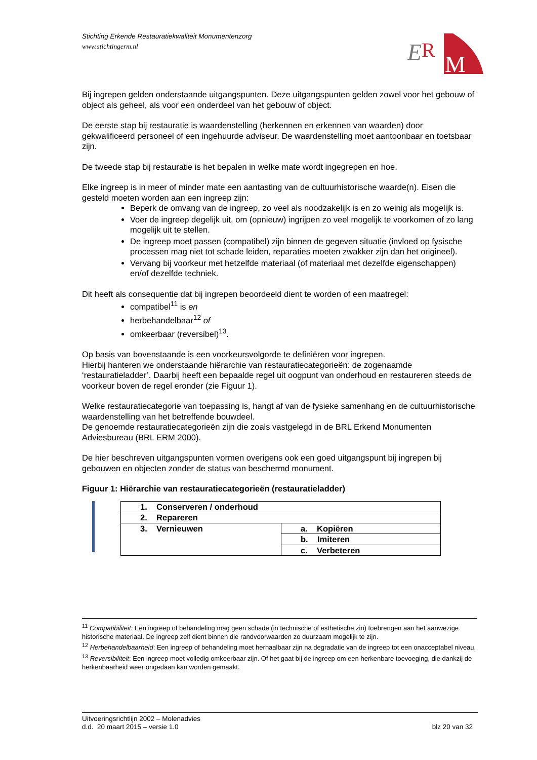Stichting Erkende Restauratiekwaliteit Monumentenzorg
www.stichtingerm.nl
E
R
M
Bij ingrepen gelden onderstaande uitgangspunten. Deze uitgangspunten gelden zowel voor het gebouw of object als geheel, als voor een onderdeel van het gebouw of object.
De eerste stap bij restauratie is waardenstelling (herkennen en erkennen van waarden) door gekwalificeerd personeel of een ingehuurde adviseur. De waardenstelling moet aantoonbaar en toetsbaar zijn.
De tweede stap bij restauratie is het bepalen in welke mate wordt ingegrepen en hoe.
Elke ingreep is in meer of minder mate een aantasting van de cultuurhistorische waarde(n). Eisen die gesteld moeten worden aan een ingreep zijn:
Beperk de omvang van de ingreep, zo veel als noodzakelijk is en zo weinig als mogelijk is.
Voer de ingreep degelijk uit, om (opnieuw) ingrijpen zo veel mogelijk te voorkomen of zo lang mogelijk uit te stellen.
De ingreep moet passen (compatibel) zijn binnen de gegeven situatie (invloed op fysische processen mag niet tot schade leiden, reparaties moeten zwakker zijn dan het origineel).
Vervang bij voorkeur met hetzelfde materiaal (of materiaal met dezelfde eigenschappen) en/of dezelfde techniek.
Dit heeft als consequentie dat bij ingrepen beoordeeld dient te worden of een maatregel:
compatibel<sup>11</sup> is en
herbehandelbaar<sup>12</sup> of
omkeerbaar (reversibel)<sup>13</sup>.
Op basis van bovenstaande is een voorkeursvolgorde te definiëren voor ingrepen.
Hierbij hanteren we onderstaande hiërarchie van restauratiecategorieën: de zogenaamde ‘restauratieladder’. Daarbij heeft een bepaalde regel uit oogpunt van onderhoud en restaureren steeds de voorkeur boven de regel eronder (zie Figuur 1).
Welke restauratiecategorie van toepassing is, hangt af van de fysieke samenhang en de cultuurhistorische waardenstelling van het betreffende bouwdeel.
De genoemde restauratiecategorieën zijn die zoals vastgelegd in de BRL Erkend Monumenten Adviesbureau (BRL ERM 2000).
De hier beschreven uitgangspunten vormen overigens ook een goed uitgangspunt bij ingrepen bij gebouwen en objecten zonder de status van beschermd monument.
Figuur 1: Hiërarchie van restauratiecategorieën (restauratieladder)
| 1. Conserveren / onderhoud | |
| 2. Repareren | |
| 3. Vernieuwen | a. Kopiëren |
| | b. Imiteren |
| | c. Verbeteren |
<sup>11</sup> Compatibiliteit: Een ingreep of behandeling mag geen schade (in technische of esthetische zin) toebrengen aan het aanwezige historische materiaal. De ingreep zelf dient binnen die randvoorwaarden zo duurzaam mogelijk te zijn.
<sup>12</sup> Herbehandelbaarheid: Een ingreep of behandeling moet herhaalbaar zijn na degradatie van de ingreep tot een onaccep­tabel niveau.
<sup>13</sup> Reversibiliteit: Een ingreep moet volledig omkeerbaar zijn. Of het gaat bij de ingreep om een herkenbare toevoeging, die dankzij de herkenbaarheid weer ongedaan kan worden gemaakt.
Uitvoeringsrichtlijn 2002 – Molenadvies
d.d. 20 maart 2015 – versie 1.0 blz 20 van 32